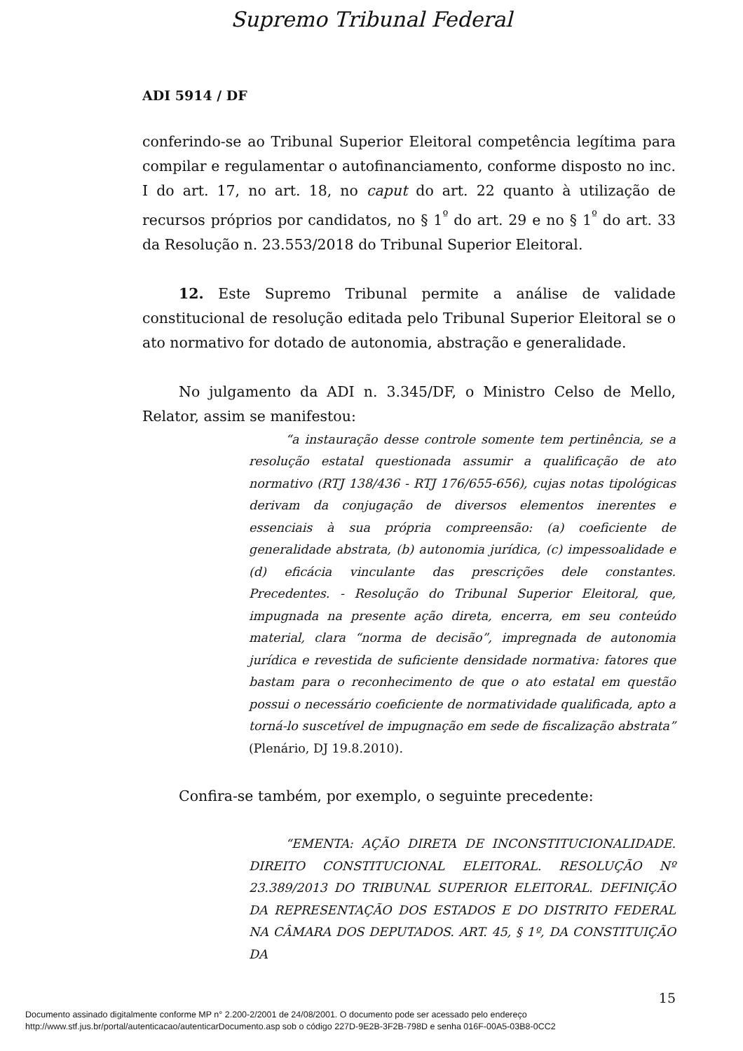Supremo Tribunal Federal
ADI 5914 / DF
conferindo-se ao Tribunal Superior Eleitoral competência legítima para compilar e regulamentar o autofinanciamento, conforme disposto no inc. I do art. 17, no art. 18, no caput do art. 22 quanto à utilização de recursos próprios por candidatos, no § 1<sup>º</sup> do art. 29 e no § 1<sup>º</sup> do art. 33 da Resolução n. 23.553/2018 do Tribunal Superior Eleitoral.
12. Este Supremo Tribunal permite a análise de validade constitucional de resolução editada pelo Tribunal Superior Eleitoral se o ato normativo for dotado de autonomia, abstração e generalidade.
No julgamento da ADI n. 3.345/DF, o Ministro Celso de Mello, Relator, assim se manifestou:
“a instauração desse controle somente tem pertinência, se a resolução estatal questionada assumir a qualificação de ato normativo (RTJ 138/436 - RTJ 176/655-656), cujas notas tipológicas derivam da conjugação de diversos elementos inerentes e essenciais à sua própria compreensão: (a) coeficiente de generalidade abstrata, (b) autonomia jurídica, (c) impessoalidade e (d) eficácia vinculante das prescrições dele constantes. Precedentes. - Resolução do Tribunal Superior Eleitoral, que, impugnada na presente ação direta, encerra, em seu conteúdo material, clara “norma de decisão”, impregnada de autonomia jurídica e revestida de suficiente densidade normativa: fatores que bastam para o reconhecimento de que o ato estatal em questão possui o necessário coeficiente de normatividade qualificada, apto a torná-lo suscetível de impugnação em sede de fiscalização abstrata” (Plenário, DJ 19.8.2010).
Confira-se também, por exemplo, o seguinte precedente:
“EMENTA: AÇÃO DIRETA DE INCONSTITUCIONALIDADE. DIREITO CONSTITUCIONAL ELEITORAL. RESOLUÇÃO Nº 23.389/2013 DO TRIBUNAL SUPERIOR ELEITORAL. DEFINIÇÃO DA REPRESENTAÇÃO DOS ESTADOS E DO DISTRITO FEDERAL NA CÂMARA DOS DEPUTADOS. ART. 45, § 1º, DA CONSTITUIÇÃO DA
15
Documento assinado digitalmente conforme MP n° 2.200-2/2001 de 24/08/2001. O documento pode ser acessado pelo endereço
http://www.stf.jus.br/portal/autenticacao/autenticarDocumento.asp sob o código 227D-9E2B-3F2B-798D e senha 016F-00A5-03B8-0CC2